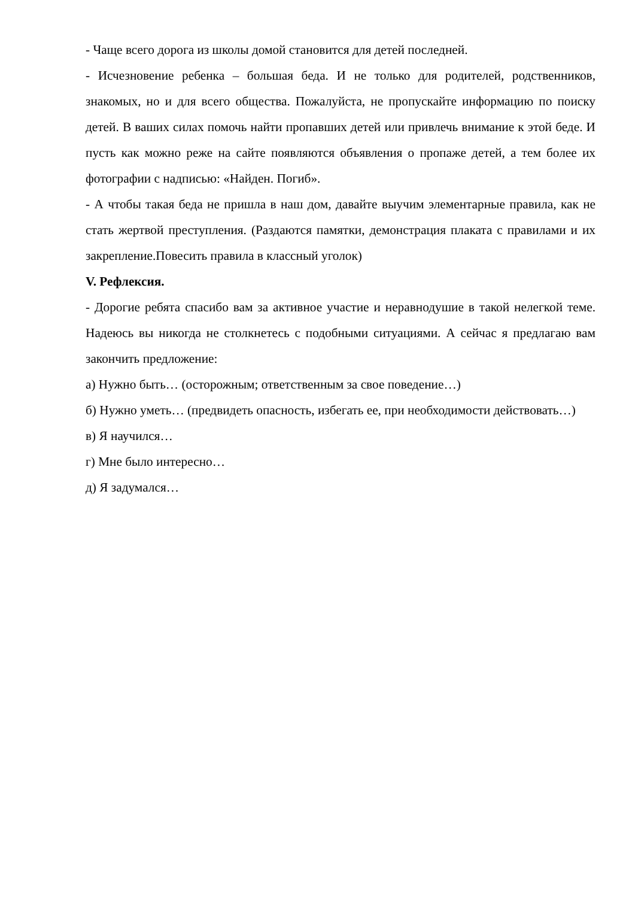- Чаще всего дорога из школы домой становится для детей последней.
- Исчезновение ребенка – большая беда. И не только для родителей, родственников, знакомых, но и для всего общества. Пожалуйста, не пропускайте информацию по поиску детей. В ваших силах помочь найти пропавших детей или привлечь внимание к этой беде. И пусть как можно реже на сайте появляются объявления о пропаже детей, а тем более их фотографии с надписью: «Найден. Погиб».
- А чтобы такая беда не пришла в наш дом, давайте выучим элементарные правила, как не стать жертвой преступления. (Раздаются памятки, демонстрация плаката с правилами и их закрепление.Повесить правила в классный уголок)
V. Рефлексия.
- Дорогие ребята спасибо вам за активное участие и неравнодушие в такой нелегкой теме. Надеюсь вы никогда не столкнетесь с подобными ситуациями. А сейчас я предлагаю вам закончить предложение:
а) Нужно быть… (осторожным; ответственным за свое поведение…)
б) Нужно уметь… (предвидеть опасность, избегать ее, при необходимости действовать…)
в) Я научился…
г) Мне было интересно…
д) Я задумался…